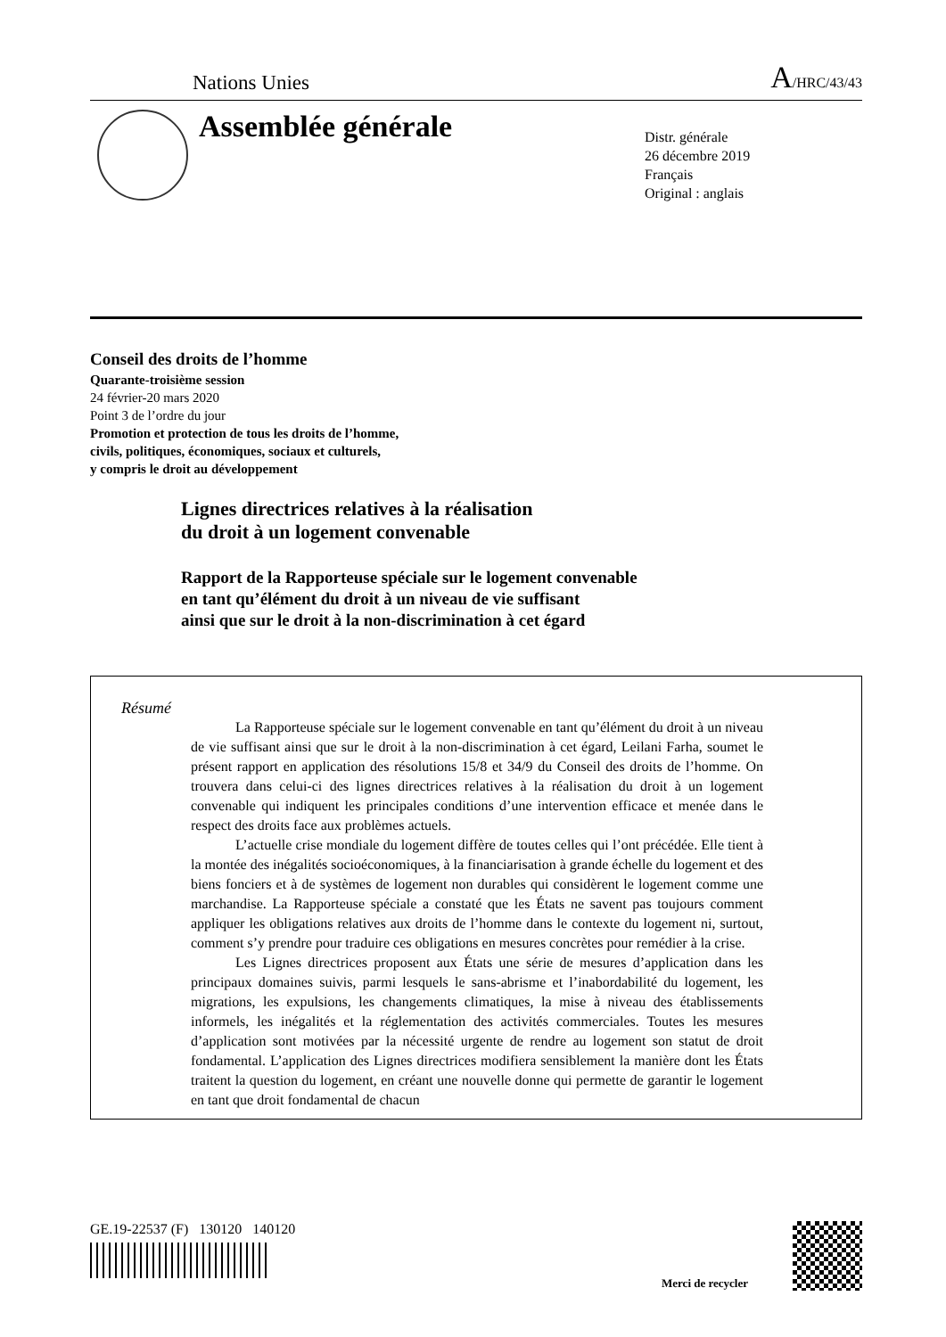Nations Unies A/HRC/43/43
Assemblée générale
Distr. générale
26 décembre 2019
Français
Original : anglais
Conseil des droits de l’homme
Quarante-troisième session
24 février-20 mars 2020
Point 3 de l’ordre du jour
Promotion et protection de tous les droits de l’homme,
civils, politiques, économiques, sociaux et culturels,
y compris le droit au développement
Lignes directrices relatives à la réalisation
du droit à un logement convenable
Rapport de la Rapporteuse spéciale sur le logement convenable
en tant qu’élément du droit à un niveau de vie suffisant
ainsi que sur le droit à la non-discrimination à cet égard
Résumé
La Rapporteuse spéciale sur le logement convenable en tant qu’élément du droit à un niveau de vie suffisant ainsi que sur le droit à la non-discrimination à cet égard, Leilani Farha, soumet le présent rapport en application des résolutions 15/8 et 34/9 du Conseil des droits de l’homme. On trouvera dans celui-ci des lignes directrices relatives à la réalisation du droit à un logement convenable qui indiquent les principales conditions d’une intervention efficace et menée dans le respect des droits face aux problèmes actuels.
L’actuelle crise mondiale du logement diffère de toutes celles qui l’ont précédée. Elle tient à la montée des inégalités socioéconomiques, à la financiarisation à grande échelle du logement et des biens fonciers et à de systèmes de logement non durables qui considèrent le logement comme une marchandise. La Rapporteuse spéciale a constaté que les États ne savent pas toujours comment appliquer les obligations relatives aux droits de l’homme dans le contexte du logement ni, surtout, comment s’y prendre pour traduire ces obligations en mesures concrètes pour remédier à la crise.
Les Lignes directrices proposent aux États une série de mesures d’application dans les principaux domaines suivis, parmi lesquels le sans-abrisme et l’inabordabilité du logement, les migrations, les expulsions, les changements climatiques, la mise à niveau des établissements informels, les inégalités et la réglementation des activités commerciales. Toutes les mesures d’application sont motivées par la nécessité urgente de rendre au logement son statut de droit fondamental. L’application des Lignes directrices modifiera sensiblement la manière dont les États traitent la question du logement, en créant une nouvelle donne qui permette de garantir le logement en tant que droit fondamental de chacun
GE.19-22537 (F) 130120 140120
Merci de recycler